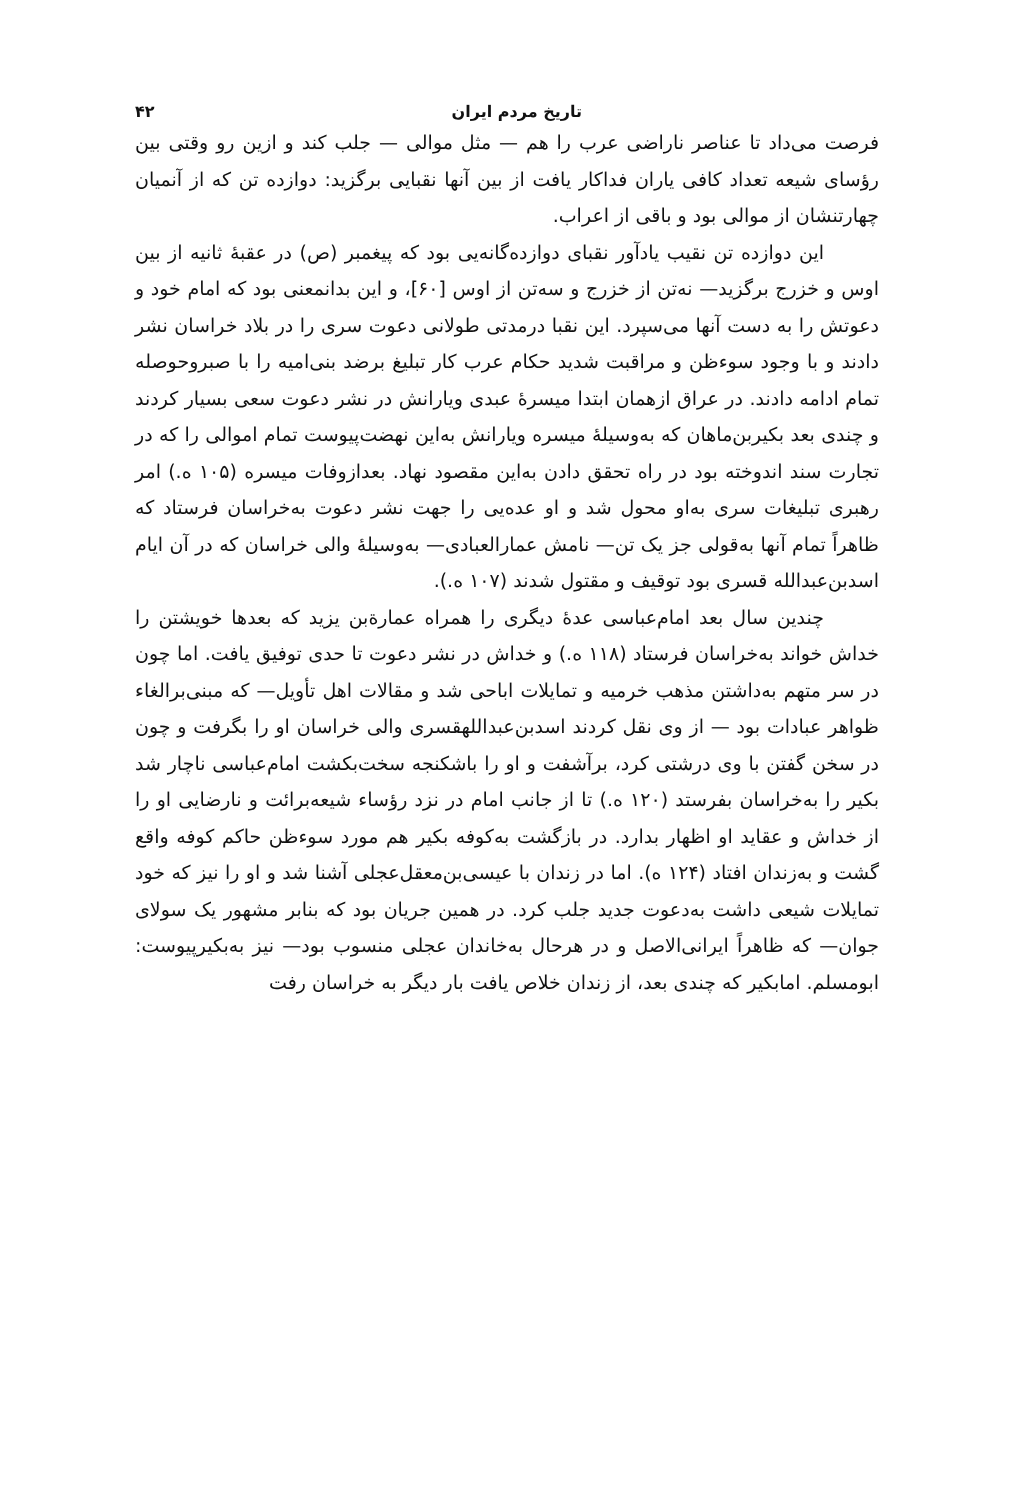تاریخ مردم ایران ۴۲
فرصت می‌داد تا عناصر ناراضی عرب را هم — مثل موالی — جلب کند و ازین رو وقتی بین رؤسای شیعه تعداد کافی یاران فداکار یافت از بین آنها نقبایی برگزید: دوازده تن که از آنمیان چهارتنشان از موالی بود و باقی از اعراب.
این دوازده تن نقیب یادآور نقبای دوازده‌گانه‌یی بود که پیغمبر (ص) در عقبهٔ ثانیه از بین اوس و خزرج برگزید— نه‌تن از خزرج و سه‌تن از اوس [۶۰]، و این بدانمعنی بود که امام خود و دعوتش را به دست آنها می‌سپرد. این نقبا درمدتی طولانی دعوت سری را در بلاد خراسان نشر دادند و با وجود سوءظن و مراقبت شدید حکام عرب کار تبلیغ برضد بنی‌امیه را با صبروحوصله تمام ادامه دادند. در عراق ازهمان ابتدا میسرهٔ عبدی ویارانش در نشر دعوت سعی بسیار کردند و چندی بعد بکیربن‌ماهان که به‌وسیلهٔ میسره ویارانش به‌این نهضت‌پیوست تمام اموالی را که در تجارت سند اندوخته بود در راه تحقق دادن به‌این مقصود نهاد. بعدازوفات میسره (۱۰۵ ه.) امر رهبری تبلیغات سری به‌او محول شد و او عده‌یی را جهت نشر دعوت به‌خراسان فرستاد که ظاهراً تمام آنها به‌قولی جز یک تن— نامش عمارالعبادی— به‌وسیلهٔ والی خراسان که در آن ایام اسدبن‌عبدالله قسری بود توقیف و مقتول شدند (۱۰۷ ه.).
چندین سال بعد امام‌عباسی عدهٔ دیگری را همراه عمارةبن یزید که بعدها خویشتن را خداش خواند به‌خراسان فرستاد (۱۱۸ ه.) و خداش در نشر دعوت تا حدی توفیق یافت. اما چون در سر متهم به‌داشتن مذهب خرمیه و تمایلات اباحی شد و مقالات اهل تأویل— که مبنی‌برالغاء ظواهر عبادات بود — از وی نقل کردند اسدبن‌عبداللهقسری والی خراسان او را بگرفت و چون در سخن گفتن با وی درشتی کرد، برآشفت و او را باشکنجه سخت‌بکشت امام‌عباسی ناچار شد بکیر را به‌خراسان بفرستد (۱۲۰ ه.) تا از جانب امام در نزد رؤساء شیعه‌برائت و نارضایی او را از خداش و عقاید او اظهار بدارد. در بازگشت به‌کوفه بکیر هم مورد سوءظن حاکم کوفه واقع گشت و به‌زندان افتاد (۱۲۴ ه). اما در زندان با عیسی‌بن‌معقل‌عجلی آشنا شد و او را نیز که خود تمایلات شیعی داشت به‌دعوت جدید جلب کرد. در همین جریان بود که بنابر مشهور یک سولای جوان— که ظاهراً ایرانی‌الاصل و در هرحال به‌خاندان عجلی منسوب بود— نیز به‌بکیرپیوست: ابومسلم. امابکیر که چندی بعد، از زندان خلاص یافت بار دیگر به خراسان رفت